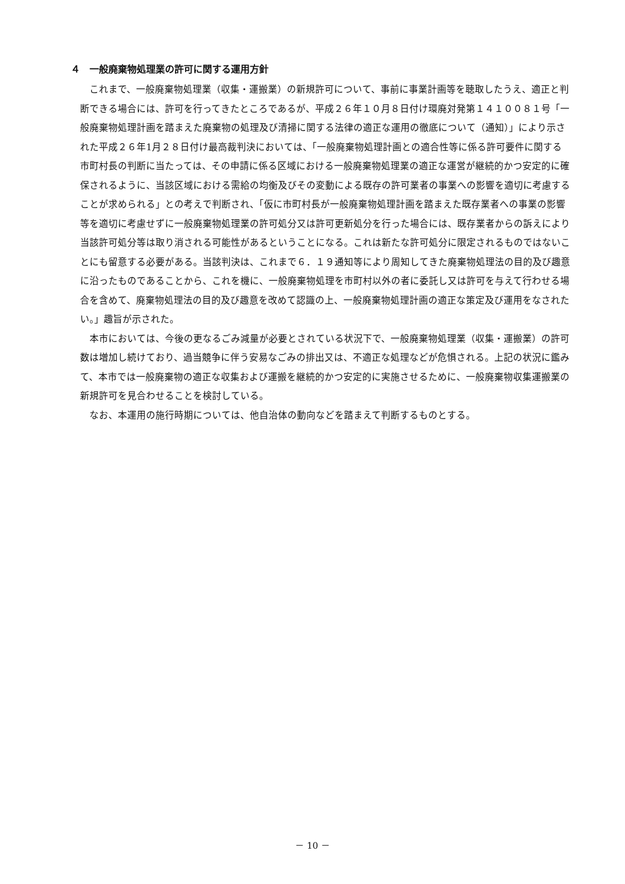４　一般廃棄物処理業の許可に関する運用方針
これまで、一般廃棄物処理業（収集・運搬業）の新規許可について、事前に事業計画等を聴取したうえ、適正と判断できる場合には、許可を行ってきたところであるが、平成２６年１０月８日付け環廃対発第１４１００８１号「一般廃棄物処理計画を踏まえた廃棄物の処理及び清掃に関する法律の適正な運用の徹底について（通知）」により示された平成２６年1月２８日付け最高裁判決においては、「一般廃棄物処理計画との適合性等に係る許可要件に関する市町村長の判断に当たっては、その申請に係る区域における一般廃棄物処理業の適正な運営が継続的かつ安定的に確保されるように、当該区域における需給の均衡及びその変動による既存の許可業者の事業への影響を適切に考慮することが求められる」との考えで判断され、「仮に市町村長が一般廃棄物処理計画を踏まえた既存業者への事業の影響等を適切に考慮せずに一般廃棄物処理業の許可処分又は許可更新処分を行った場合には、既存業者からの訴えにより当該許可処分等は取り消される可能性があるということになる。これは新たな許可処分に限定されるものではないことにも留意する必要がある。当該判決は、これまで６．１９通知等により周知してきた廃棄物処理法の目的及び趣意に沿ったものであることから、これを機に、一般廃棄物処理を市町村以外の者に委託し又は許可を与えて行わせる場合を含めて、廃棄物処理法の目的及び趣意を改めて認識の上、一般廃棄物処理計画の適正な策定及び運用をなされたい。」趣旨が示された。
本市においては、今後の更なるごみ減量が必要とされている状況下で、一般廃棄物処理業（収集・運搬業）の許可数は増加し続けており、過当競争に伴う安易なごみの排出又は、不適正な処理などが危惧される。上記の状況に鑑みて、本市では一般廃棄物の適正な収集および運搬を継続的かつ安定的に実施させるために、一般廃棄物収集運搬業の新規許可を見合わせることを検討している。
なお、本運用の施行時期については、他自治体の動向などを踏まえて判断するものとする。
－ 10 －